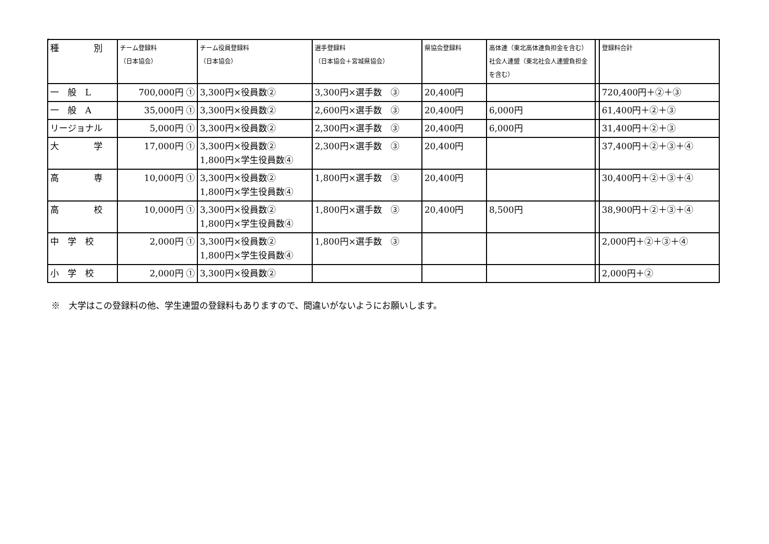。
| 種 別 | チーム登録料 （日本協会） | チーム役員登録料 （日本協会） | 選手登録料 （日本協会＋宮城県協会） | 県協会登録料 | 高体連（東北高体連負担金を含む）社会人連盟（東北社会人連盟負担金を含む） | | 登録料合計 |
| --- | --- | --- | --- | --- | --- | --- | --- |
| 一 般 L | 700,000円 ① | 3,300円×役員数② | 3,300円×選手数 ③ | 20,400円 | | | 720,400円＋②＋③ |
| 一 般 A | 35,000円 ① | 3,300円×役員数② | 2,600円×選手数 ③ | 20,400円 | 6,000円 | | 61,400円＋②＋③ |
| リージョナル | 5,000円 ① | 3,300円×役員数② | 2,300円×選手数 ③ | 20,400円 | 6,000円 | | 31,400円＋②＋③ |
| 大 学 | 17,000円 ① | 3,300円×役員数② 1,800円×学生役員数④ | 2,300円×選手数 ③ | 20,400円 | | | 37,400円＋②＋③＋④ |
| 高 専 | 10,000円 ① | 3,300円×役員数② 1,800円×学生役員数④ | 1,800円×選手数 ③ | 20,400円 | | | 30,400円＋②＋③＋④ |
| 高 校 | 10,000円 ① | 3,300円×役員数② 1,800円×学生役員数④ | 1,800円×選手数 ③ | 20,400円 | 8,500円 | | 38,900円＋②＋③＋④ |
| 中 学 校 | 2,000円 ① | 3,300円×役員数② 1,800円×学生役員数④ | 1,800円×選手数 ③ | | | | 2,000円＋②＋③＋④ |
| 小 学 校 | 2,000円 ① | 3,300円×役員数② | | | | | 2,000円＋② |
※　大学はこの登録料の他、学生連盟の登録料もありますので、間違いがないようにお願いします。